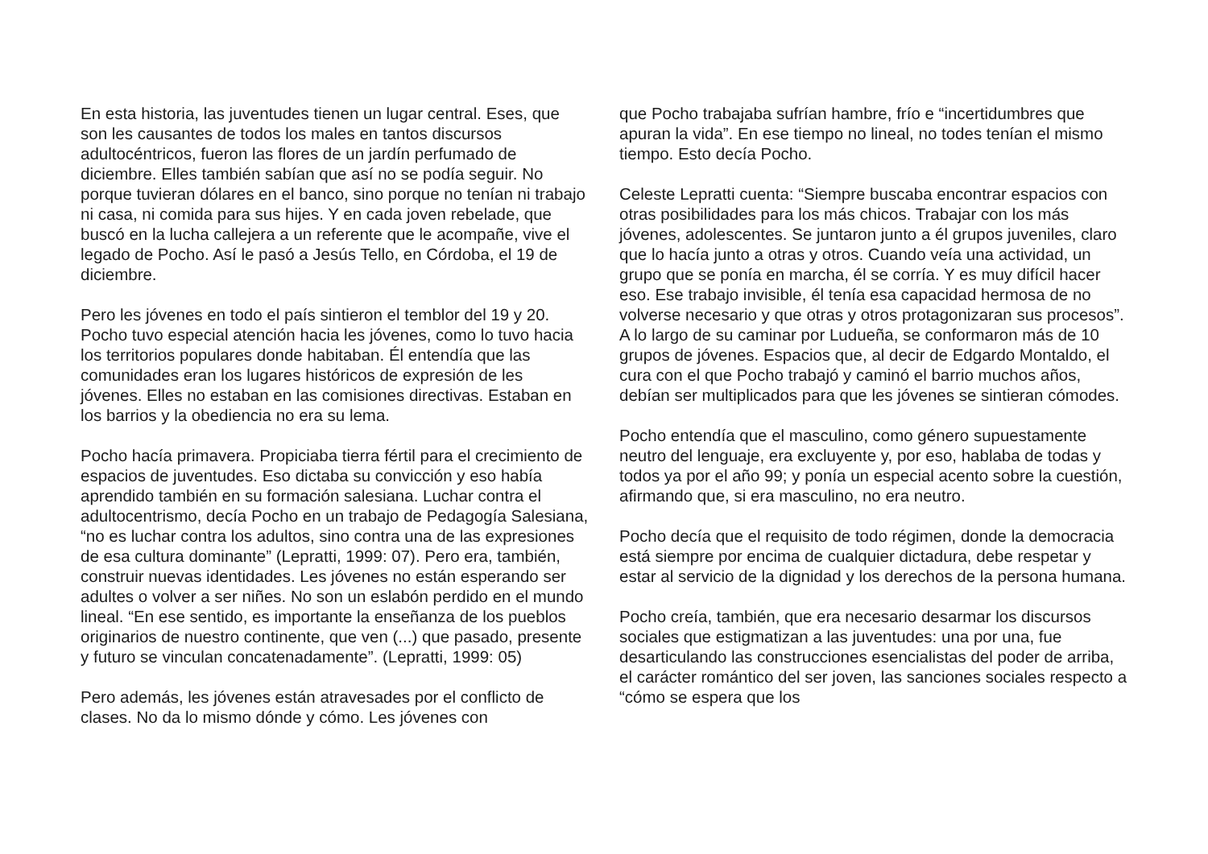En esta historia, las juventudes tienen un lugar central. Eses, que son les causantes de todos los males en tantos discursos adultocéntricos, fueron las flores de un jardín perfumado de diciembre. Elles también sabían que así no se podía seguir. No porque tuvieran dólares en el banco, sino porque no tenían ni trabajo ni casa, ni comida para sus hijes. Y en cada joven rebelade, que buscó en la lucha callejera a un referente que le acompañe, vive el legado de Pocho. Así le pasó a Jesús Tello, en Córdoba, el 19 de diciembre.
Pero les jóvenes en todo el país sintieron el temblor del 19 y 20. Pocho tuvo especial atención hacia les jóvenes, como lo tuvo hacia los territorios populares donde habitaban. Él entendía que las comunidades eran los lugares históricos de expresión de les jóvenes. Elles no estaban en las comisiones directivas. Estaban en los barrios y la obediencia no era su lema.
Pocho hacía primavera. Propiciaba tierra fértil para el crecimiento de espacios de juventudes. Eso dictaba su convicción y eso había aprendido también en su formación salesiana. Luchar contra el adultocentrismo, decía Pocho en un trabajo de Pedagogía Salesiana, “no es luchar contra los adultos, sino contra una de las expresiones de esa cultura dominante” (Lepratti, 1999: 07). Pero era, también, construir nuevas identidades. Les jóvenes no están esperando ser adultes o volver a ser niñes. No son un eslabón perdido en el mundo lineal. “En ese sentido, es importante la enseñanza de los pueblos originarios de nuestro continente, que ven (...) que pasado, presente y futuro se vinculan concatenadamente”. (Lepratti, 1999: 05)
Pero además, les jóvenes están atravesades por el conflicto de clases. No da lo mismo dónde y cómo. Les jóvenes con
que Pocho trabajaba sufrían hambre, frío e “incertidumbres que apuran la vida”. En ese tiempo no lineal, no todes tenían el mismo tiempo. Esto decía Pocho.
Celeste Lepratti cuenta: “Siempre buscaba encontrar espacios con otras posibilidades para los más chicos. Trabajar con los más jóvenes, adolescentes. Se juntaron junto a él grupos juveniles, claro que lo hacía junto a otras y otros. Cuando veía una actividad, un grupo que se ponía en marcha, él se corría. Y es muy difícil hacer eso. Ese trabajo invisible, él tenía esa capacidad hermosa de no volverse necesario y que otras y otros protagonizaran sus procesos”. A lo largo de su caminar por Ludueña, se conformaron más de 10 grupos de jóvenes. Espacios que, al decir de Edgardo Montaldo, el cura con el que Pocho trabajó y caminó el barrio muchos años, debían ser multiplicados para que les jóvenes se sintieran cómodes.
Pocho entendía que el masculino, como género supuestamente neutro del lenguaje, era excluyente y, por eso, hablaba de todas y todos ya por el año 99; y ponía un especial acento sobre la cuestión, afirmando que, si era masculino, no era neutro.
Pocho decía que el requisito de todo régimen, donde la democracia está siempre por encima de cualquier dictadura, debe respetar y estar al servicio de la dignidad y los derechos de la persona humana.
Pocho creía, también, que era necesario desarmar los discursos sociales que estigmatizan a las juventudes: una por una, fue desarticulando las construcciones esencialistas del poder de arriba, el carácter romántico del ser joven, las sanciones sociales respecto a “cómo se espera que los